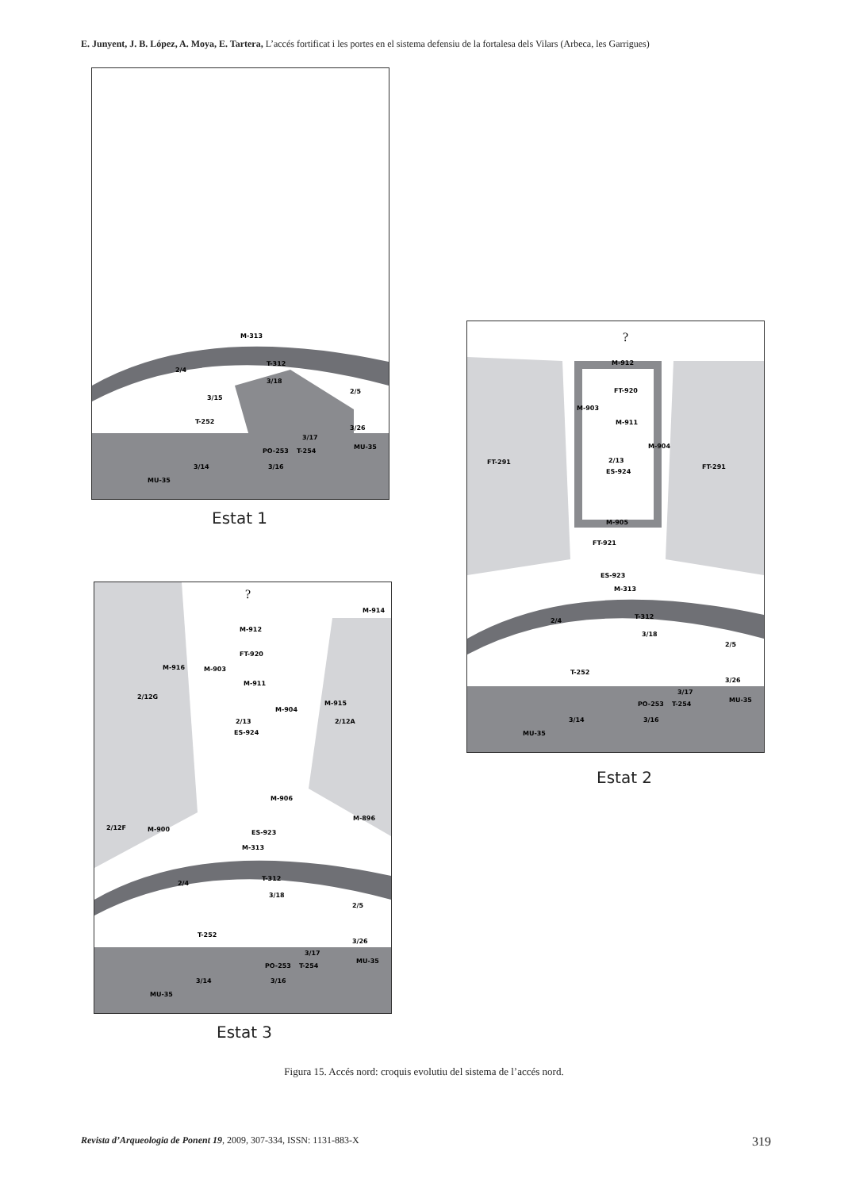E. Junyent, J. B. López, A. Moya, E. Tartera, L’accés fortificat i les portes en el sistema defensiu de la fortalesa dels Vilars (Arbeca, les Garrigues)
M-313
2/4
T-312
3/18
2/5
3/15
T-252
3/17
3/26
PO-253
T-254
MU-35
3/14
3/16
MU-35
Estat 1
?
M-912
FT-920
M-903
M-911
M-904
FT-291
2/13
ES-924
FT-291
M-905
FT-921
ES-923
M-313
2/4
T-312
3/18
2/5
T-252
3/17
3/26
PO-253
T-254
MU-35
3/14
3/16
MU-35
Estat 2
?
M-914
M-912
FT-920
M-916
M-903
M-911
2/12G
M-915
M-904
2/13
2/12A
ES-924
M-906
M-896
2/12F
M-900
ES-923
M-313
2/4
T-312
3/18
2/5
T-252
3/17
3/26
PO-253
T-254
MU-35
3/14
3/16
MU-35
Estat 3
Figura 15. Accés nord: croquis evolutiu del sistema de l’accés nord.
Revista d’Arqueologia de Ponent 19, 2009, 307-334, ISSN: 1131-883-X 319